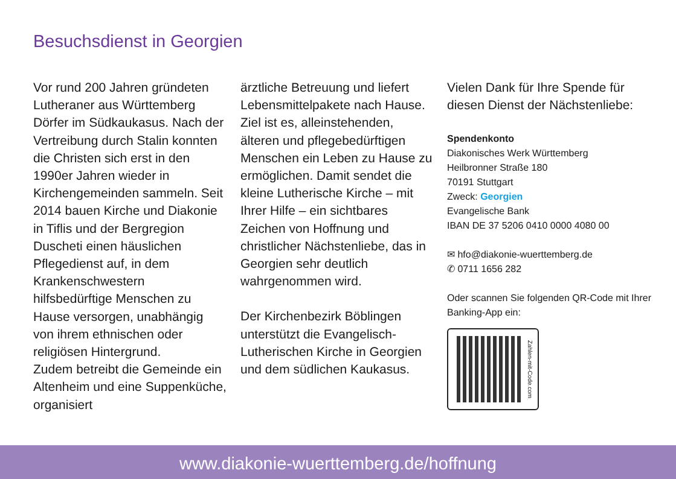Besuchsdienst in Georgien
Vor rund 200 Jahren gründeten Lutheraner aus Württemberg Dörfer im Südkaukasus. Nach der Vertreibung durch Stalin konnten die Christen sich erst in den 1990er Jahren wieder in Kirchengemeinden sammeln. Seit 2014 bauen Kirche und Diakonie in Tiflis und der Bergregion Duscheti einen häuslichen Pflegedienst auf, in dem Krankenschwestern hilfsbedürftige Menschen zu Hause versorgen, unabhängig von ihrem ethnischen oder religiösen Hintergrund.
Zudem betreibt die Gemeinde ein Altenheim und eine Suppenküche, organisiert
ärztliche Betreuung und liefert Lebensmittelpakete nach Hause. Ziel ist es, alleinstehenden, älteren und pflegebedürftigen Menschen ein Leben zu Hause zu ermöglichen. Damit sendet die kleine Lutherische Kirche – mit Ihrer Hilfe – ein sichtbares Zeichen von Hoffnung und christlicher Nächstenliebe, das in Georgien sehr deutlich wahrgenommen wird.
Der Kirchenbezirk Böblingen unterstützt die Evangelisch-Lutherischen Kirche in Georgien und dem südlichen Kaukasus.
Vielen Dank für Ihre Spende für diesen Dienst der Nächstenliebe:
Spendenkonto
Diakonisches Werk Württemberg
Heilbronner Straße 180
70191 Stuttgart
Zweck: Georgien
Evangelische Bank
IBAN DE 37 5206 0410 0000 4080 00
✉ hfo@diakonie-wuerttemberg.de
✆ 0711 1656 282
Oder scannen Sie folgenden QR-Code mit Ihrer Banking-App ein:
Zahlen-mit-Code.com
www.diakonie-wuerttemberg.de/hoffnung